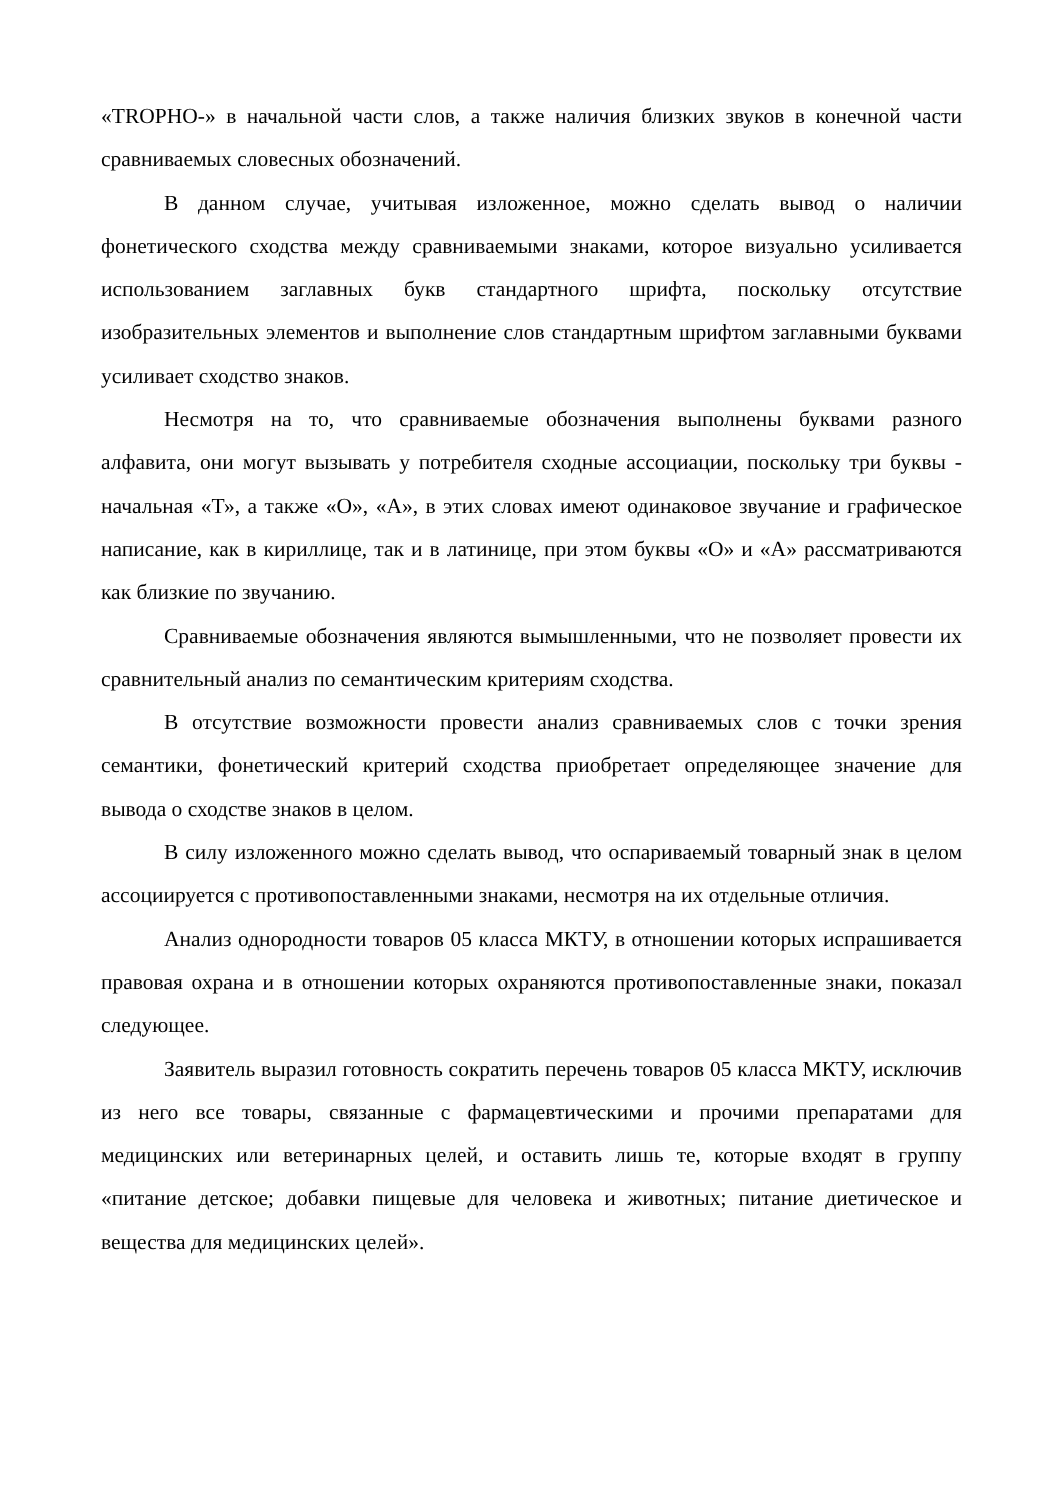«TROPHO-» в начальной части слов, а также наличия близких звуков в конечной части сравниваемых словесных обозначений.
В данном случае, учитывая изложенное, можно сделать вывод о наличии фонетического сходства между сравниваемыми знаками, которое визуально усиливается использованием заглавных букв стандартного шрифта, поскольку отсутствие изобразительных элементов и выполнение слов стандартным шрифтом заглавными буквами усиливает сходство знаков.
Несмотря на то, что сравниваемые обозначения выполнены буквами разного алфавита, они могут вызывать у потребителя сходные ассоциации, поскольку три буквы - начальная «Т», а также «О», «А», в этих словах имеют одинаковое звучание и графическое написание, как в кириллице, так и в латинице, при этом буквы «О» и «А» рассматриваются как близкие по звучанию.
Сравниваемые обозначения являются вымышленными, что не позволяет провести их сравнительный анализ по семантическим критериям сходства.
В отсутствие возможности провести анализ сравниваемых слов с точки зрения семантики, фонетический критерий сходства приобретает определяющее значение для вывода о сходстве знаков в целом.
В силу изложенного можно сделать вывод, что оспариваемый товарный знак в целом ассоциируется с противопоставленными знаками, несмотря на их отдельные отличия.
Анализ однородности товаров 05 класса МКТУ, в отношении которых испрашивается правовая охрана и в отношении которых охраняются противопоставленные знаки, показал следующее.
Заявитель выразил готовность сократить перечень товаров 05 класса МКТУ, исключив из него все товары, связанные с фармацевтическими и прочими препаратами для медицинских или ветеринарных целей, и оставить лишь те, которые входят в группу «питание детское; добавки пищевые для человека и животных; питание диетическое и вещества для медицинских целей».